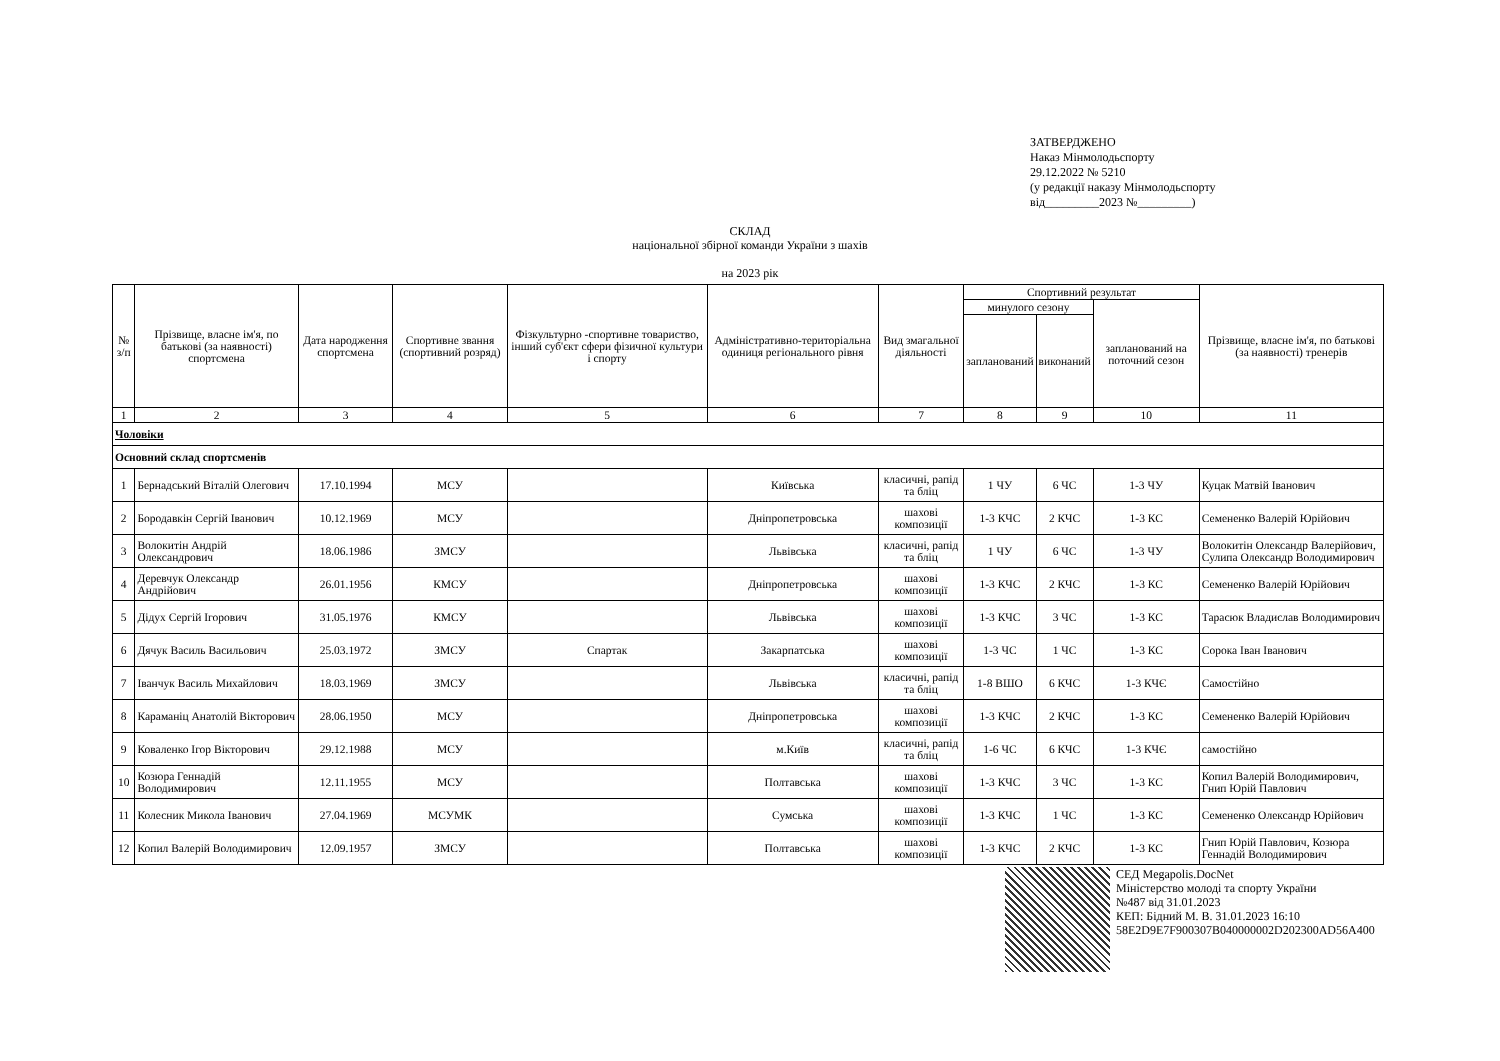ЗАТВЕРДЖЕНО
Наказ Мінмолодьспорту
29.12.2022 № 5210
(у редакції наказу Мінмолодьспорту
від_________2023 №_________)
СКЛАД
національної збірної команди України з шахів
на 2023 рік
| № з/п | Прізвище, власне ім'я, по батькові (за наявності) спортсмена | Дата народження спортсмена | Спортивне звання (спортивний розряд) | Фізкультурно -спортивне товариство, інший суб'єкт сфери фізичної культури і спорту | Адміністративно-територіальна одиниця регіонального рівня | Вид змагальної діяльності | Спортивний результат | | | Прізвище, власне ім'я, по батькові (за наявності) тренерів |
| --- | --- | --- | --- | --- | --- | --- | --- | --- | --- | --- |
| | | | | | | | минулого сезону | | запланований на поточний сезон | |
| | | | | | | | запланований | виконаний | | |
| 1 | 2 | 3 | 4 | 5 | 6 | 7 | 8 | 9 | 10 | 11 |
| Чоловіки | | | | | | | | | | |
| Основний склад спортсменів | | | | | | | | | | |
| 1 | Бернадський Віталій Олегович | 17.10.1994 | МСУ | | Київська | класичні, рапід та бліц | 1 ЧУ | 6 ЧС | 1-3 ЧУ | Куцак Матвій Іванович |
| 2 | Бородавкін Сергій Іванович | 10.12.1969 | МСУ | | Дніпропетровська | шахові композиції | 1-3 КЧС | 2 КЧС | 1-3 КС | Семененко Валерій Юрійович |
| 3 | Волокитін Андрій Олександрович | 18.06.1986 | ЗМСУ | | Львівська | класичні, рапід та бліц | 1 ЧУ | 6 ЧС | 1-3 ЧУ | Волокитін Олександр Валерійович, Сулипа Олександр Володимирович |
| 4 | Деревчук Олександр Андрійович | 26.01.1956 | КМСУ | | Дніпропетровська | шахові композиції | 1-3 КЧС | 2 КЧС | 1-3 КС | Семененко Валерій Юрійович |
| 5 | Дідух Сергій Ігорович | 31.05.1976 | КМСУ | | Львівська | шахові композиції | 1-3 КЧС | 3 ЧС | 1-3 КС | Тарасюк Владислав Володимирович |
| 6 | Дячук Василь Васильович | 25.03.1972 | ЗМСУ | Спартак | Закарпатська | шахові композиції | 1-3 ЧС | 1 ЧС | 1-3 КС | Сорока Іван Іванович |
| 7 | Іванчук Василь Михайлович | 18.03.1969 | ЗМСУ | | Львівська | класичні, рапід та бліц | 1-8 ВШО | 6 КЧС | 1-3 КЧЄ | Самостійно |
| 8 | Караманіц Анатолій Вікторович | 28.06.1950 | МСУ | | Дніпропетровська | шахові композиції | 1-3 КЧС | 2 КЧС | 1-3 КС | Семененко Валерій Юрійович |
| 9 | Коваленко Ігор Вікторович | 29.12.1988 | МСУ | | м.Київ | класичні, рапід та бліц | 1-6 ЧС | 6 КЧС | 1-3 КЧЄ | самостійно |
| 10 | Козюра Геннадій Володимирович | 12.11.1955 | МСУ | | Полтавська | шахові композиції | 1-3 КЧС | 3 ЧС | 1-3 КС | Копил Валерій Володимирович, Гнип Юрій Павлович |
| 11 | Колесник Микола Іванович | 27.04.1969 | МСУМК | | Сумська | шахові композиції | 1-3 КЧС | 1 ЧС | 1-3 КС | Семененко Олександр Юрійович |
| 12 | Копил Валерій Володимирович | 12.09.1957 | ЗМСУ | | Полтавська | шахові композиції | 1-3 КЧС | 2 КЧС | 1-3 КС | Гнип Юрій Павлович, Козюра Геннадій Володимирович |
СЕД Megapolis.DocNet
Міністерство молоді та спорту України
№487 від 31.01.2023
КЕП: Бідний М. В. 31.01.2023 16:10
58E2D9E7F900307B040000002D202300AD56A400